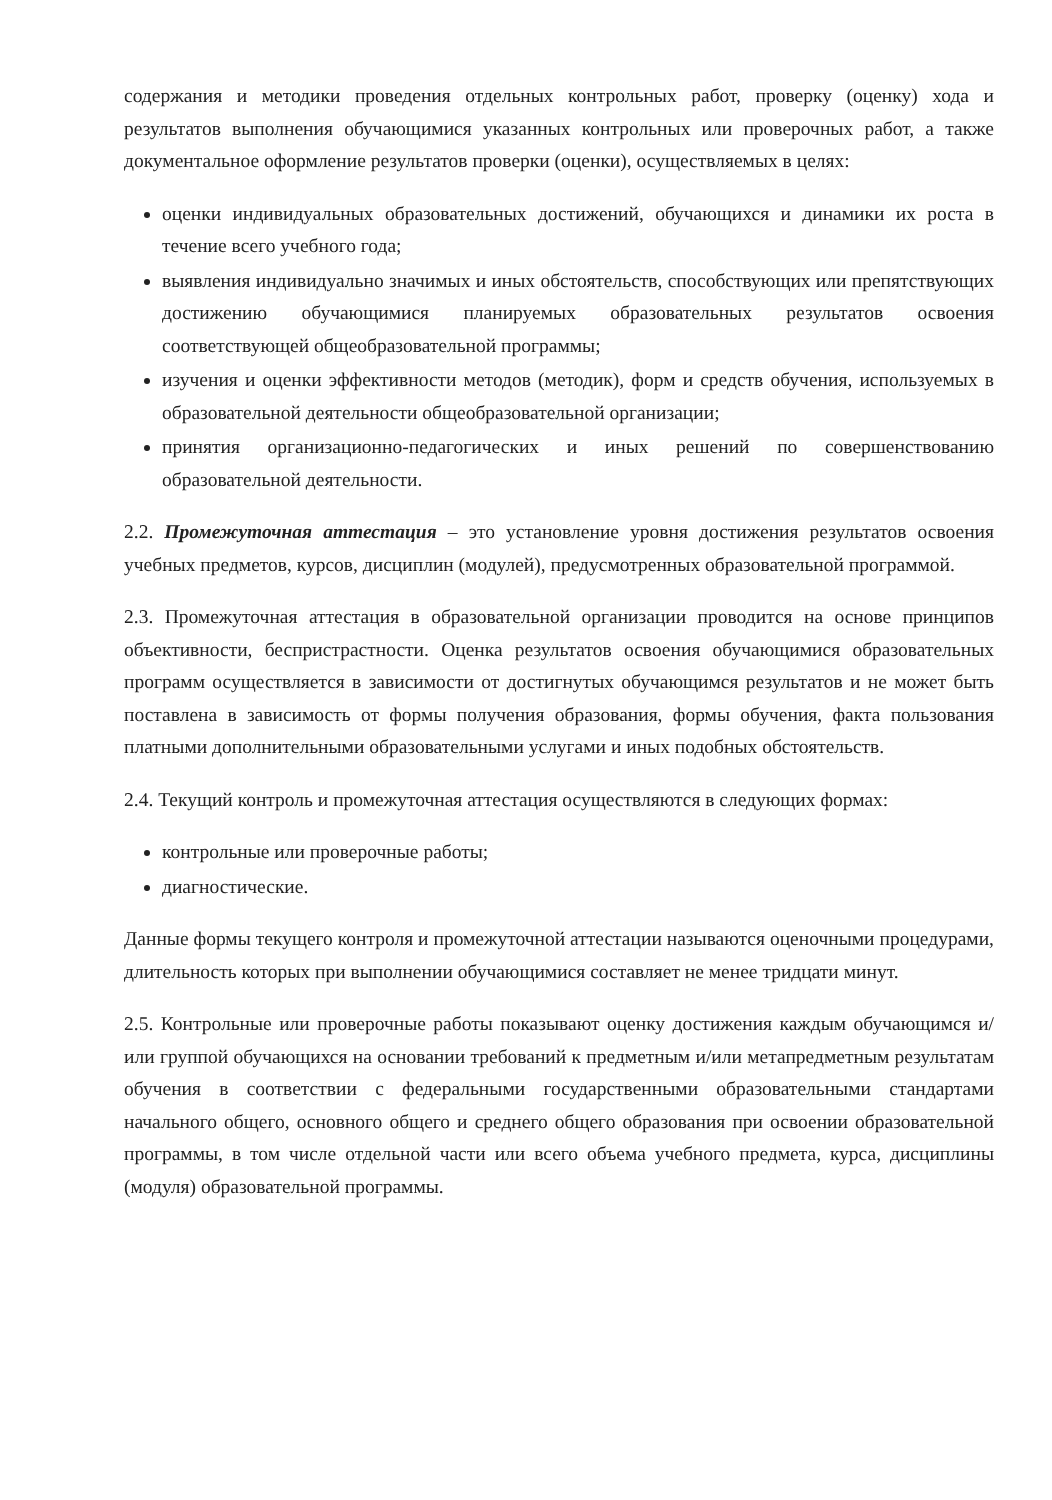содержания и методики проведения отдельных контрольных работ, проверку (оценку) хода и результатов выполнения обучающимися указанных контрольных или проверочных работ, а также документальное оформление результатов проверки (оценки), осуществляемых в целях:
оценки индивидуальных образовательных достижений, обучающихся и динамики их роста в течение всего учебного года;
выявления индивидуально значимых и иных обстоятельств, способствующих или препятствующих достижению обучающимися планируемых образовательных результатов освоения соответствующей общеобразовательной программы;
изучения и оценки эффективности методов (методик), форм и средств обучения, используемых в образовательной деятельности общеобразовательной организации;
принятия организационно-педагогических и иных решений по совершенствованию образовательной деятельности.
2.2. Промежуточная аттестация – это установление уровня достижения результатов освоения учебных предметов, курсов, дисциплин (модулей), предусмотренных образовательной программой.
2.3. Промежуточная аттестация в образовательной организации проводится на основе принципов объективности, беспристрастности. Оценка результатов освоения обучающимися образовательных программ осуществляется в зависимости от достигнутых обучающимся результатов и не может быть поставлена в зависимость от формы получения образования, формы обучения, факта пользования платными дополнительными образовательными услугами и иных подобных обстоятельств.
2.4. Текущий контроль и промежуточная аттестация осуществляются в следующих формах:
контрольные или проверочные работы;
диагностические.
Данные формы текущего контроля и промежуточной аттестации называются оценочными процедурами, длительность которых при выполнении обучающимися составляет не менее тридцати минут.
2.5. Контрольные или проверочные работы показывают оценку достижения каждым обучающимся и/или группой обучающихся на основании требований к предметным и/или метапредметным результатам обучения в соответствии с федеральными государственными образовательными стандартами начального общего, основного общего и среднего общего образования при освоении образовательной программы, в том числе отдельной части или всего объема учебного предмета, курса, дисциплины (модуля) образовательной программы.